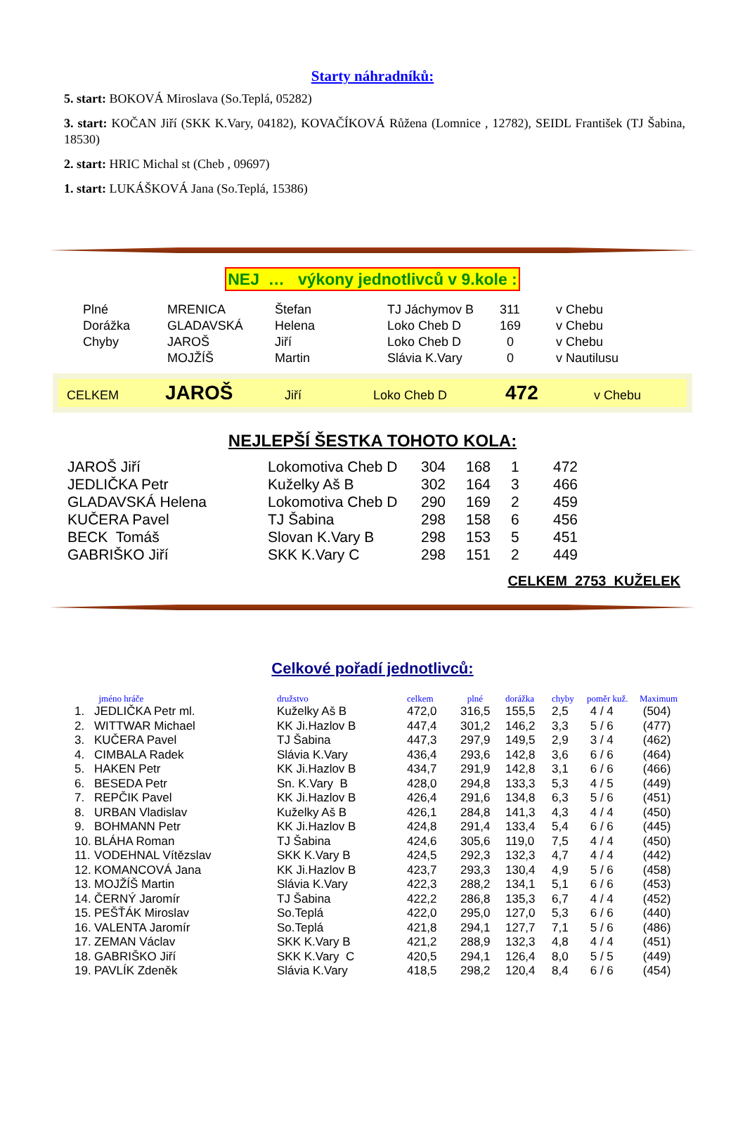Starty náhradníků:
5. start: BOKOVÁ Miroslava (So.Teplá, 05282)
3. start: KOČAN Jiří (SKK K.Vary, 04182), KOVAČÍKOVÁ Růžena (Lomnice , 12782), SEIDL František (TJ Šabina, 18530)
2. start: HRIC Michal st (Cheb , 09697)
1. start: LUKÁŠKOVÁ Jana (So.Teplá, 15386)
NEJ … výkony jednotlivců v 9.kole :
| Plné | MRENICA | Štefan | TJ Jáchymov B | 311 | v Chebu |
| Dorážka | GLADAVSKÁ | Helena | Loko Cheb D | 169 | v Chebu |
| Chyby | JAROŠ | Jiří | Loko Cheb D | 0 | v Chebu |
| | MOJŽÍŠ | Martin | Slávia K.Vary | 0 | v Nautilusu |
CELKEM JAROŠ Jiří Loko Cheb D 472 v Chebu
NEJLEPŠÍ ŠESTKA TOHOTO KOLA:
| JAROŠ Jiří | Lokomotiva Cheb D | 304 | 168 | 1 | 472 |
| JEDLIČKA Petr | Kuželky Aš B | 302 | 164 | 3 | 466 |
| GLADAVSKÁ Helena | Lokomotiva Cheb D | 290 | 169 | 2 | 459 |
| KUČERA Pavel | TJ Šabina | 298 | 158 | 6 | 456 |
| BECK Tomáš | Slovan K.Vary B | 298 | 153 | 5 | 451 |
| GABRIŠKO Jiří | SKK K.Vary C | 298 | 151 | 2 | 449 |
CELKEM 2753 KUŽELEK
Celkové pořadí jednotlivců:
| | jméno hráče | družstvo | celkem | plné | dorážka | chyby | poměr kuž. | Maximum |
| --- | --- | --- | --- | --- | --- | --- | --- | --- |
| 1. | JEDLIČKA Petr ml. | Kuželky Aš B | 472,0 | 316,5 | 155,5 | 2,5 | 4 / 4 | (504) |
| 2. | WITTWAR Michael | KK Ji.Hazlov B | 447,4 | 301,2 | 146,2 | 3,3 | 5 / 6 | (477) |
| 3. | KUČERA Pavel | TJ Šabina | 447,3 | 297,9 | 149,5 | 2,9 | 3 / 4 | (462) |
| 4. | CIMBALA Radek | Slávia K.Vary | 436,4 | 293,6 | 142,8 | 3,6 | 6 / 6 | (464) |
| 5. | HAKEN Petr | KK Ji.Hazlov B | 434,7 | 291,9 | 142,8 | 3,1 | 6 / 6 | (466) |
| 6. | BESEDA Petr | Sn. K.Vary B | 428,0 | 294,8 | 133,3 | 5,3 | 4 / 5 | (449) |
| 7. | REPČIK Pavel | KK Ji.Hazlov B | 426,4 | 291,6 | 134,8 | 6,3 | 5 / 6 | (451) |
| 8. | URBAN Vladislav | Kuželky Aš B | 426,1 | 284,8 | 141,3 | 4,3 | 4 / 4 | (450) |
| 9. | BOHMANN Petr | KK Ji.Hazlov B | 424,8 | 291,4 | 133,4 | 5,4 | 6 / 6 | (445) |
| 10. | BLÁHA Roman | TJ Šabina | 424,6 | 305,6 | 119,0 | 7,5 | 4 / 4 | (450) |
| 11. | VODEHNAL Vítězslav | SKK K.Vary B | 424,5 | 292,3 | 132,3 | 4,7 | 4 / 4 | (442) |
| 12. | KOMANCOVÁ Jana | KK Ji.Hazlov B | 423,7 | 293,3 | 130,4 | 4,9 | 5 / 6 | (458) |
| 13. | MOJŽÍŠ Martin | Slávia K.Vary | 422,3 | 288,2 | 134,1 | 5,1 | 6 / 6 | (453) |
| 14. | ČERNÝ Jaromír | TJ Šabina | 422,2 | 286,8 | 135,3 | 6,7 | 4 / 4 | (452) |
| 15. | PEŠŤÁK Miroslav | So.Teplá | 422,0 | 295,0 | 127,0 | 5,3 | 6 / 6 | (440) |
| 16. | VALENTA Jaromír | So.Teplá | 421,8 | 294,1 | 127,7 | 7,1 | 5 / 6 | (486) |
| 17. | ZEMAN Václav | SKK K.Vary B | 421,2 | 288,9 | 132,3 | 4,8 | 4 / 4 | (451) |
| 18. | GABRIŠKO Jiří | SKK K.Vary C | 420,5 | 294,1 | 126,4 | 8,0 | 5 / 5 | (449) |
| 19. | PAVLÍK Zdeněk | Slávia K.Vary | 418,5 | 298,2 | 120,4 | 8,4 | 6 / 6 | (454) |